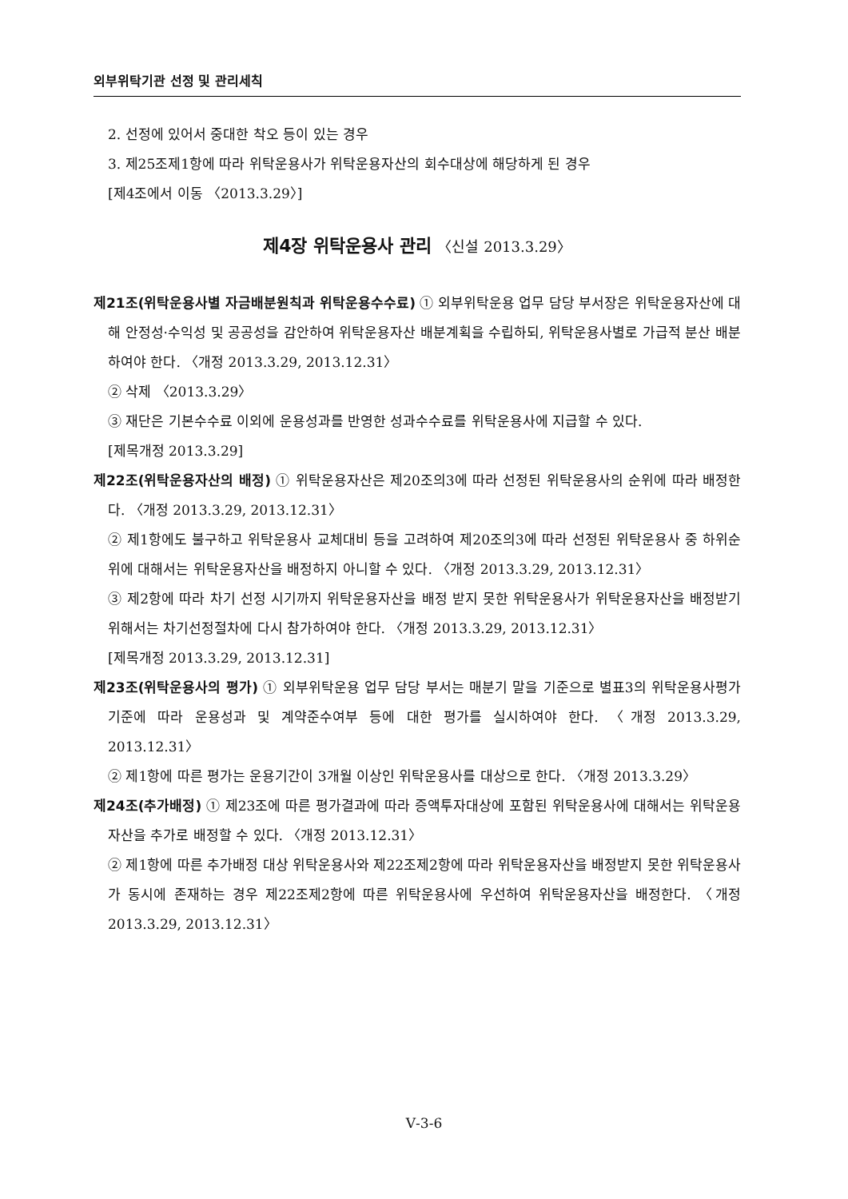외부위탁기관 선정 및 관리세칙
2. 선정에 있어서 중대한 착오 등이 있는 경우
3. 제25조제1항에 따라 위탁운용사가 위탁운용자산의 회수대상에 해당하게 된 경우
[제4조에서 이동 〈2013.3.29〉]
제4장 위탁운용사 관리 〈신설 2013.3.29〉
제21조(위탁운용사별 자금배분원칙과 위탁운용수수료) ① 외부위탁운용 업무 담당 부서장은 위탁운용자산에 대해 안정성·수익성 및 공공성을 감안하여 위탁운용자산 배분계획을 수립하되, 위탁운용사별로 가급적 분산 배분하여야 한다. 〈개정 2013.3.29, 2013.12.31〉
② 삭제 〈2013.3.29〉
③ 재단은 기본수수료 이외에 운용성과를 반영한 성과수수료를 위탁운용사에 지급할 수 있다.
[제목개정 2013.3.29]
제22조(위탁운용자산의 배정) ① 위탁운용자산은 제20조의3에 따라 선정된 위탁운용사의 순위에 따라 배정한다. 〈개정 2013.3.29, 2013.12.31〉
② 제1항에도 불구하고 위탁운용사 교체대비 등을 고려하여 제20조의3에 따라 선정된 위탁운용사 중 하위순위에 대해서는 위탁운용자산을 배정하지 아니할 수 있다. 〈개정 2013.3.29, 2013.12.31〉
③ 제2항에 따라 차기 선정 시기까지 위탁운용자산을 배정 받지 못한 위탁운용사가 위탁운용자산을 배정받기 위해서는 차기선정절차에 다시 참가하여야 한다. 〈개정 2013.3.29, 2013.12.31〉
[제목개정 2013.3.29, 2013.12.31]
제23조(위탁운용사의 평가) ① 외부위탁운용 업무 담당 부서는 매분기 말을 기준으로 별표3의 위탁운용사평가기준에 따라 운용성과 및 계약준수여부 등에 대한 평가를 실시하여야 한다. 〈개정 2013.3.29, 2013.12.31〉
② 제1항에 따른 평가는 운용기간이 3개월 이상인 위탁운용사를 대상으로 한다. 〈개정 2013.3.29〉
제24조(추가배정) ① 제23조에 따른 평가결과에 따라 증액투자대상에 포함된 위탁운용사에 대해서는 위탁운용자산을 추가로 배정할 수 있다. 〈개정 2013.12.31〉
② 제1항에 따른 추가배정 대상 위탁운용사와 제22조제2항에 따라 위탁운용자산을 배정받지 못한 위탁운용사가 동시에 존재하는 경우 제22조제2항에 따른 위탁운용사에 우선하여 위탁운용자산을 배정한다. 〈개정 2013.3.29, 2013.12.31〉
Ⅴ-3-6